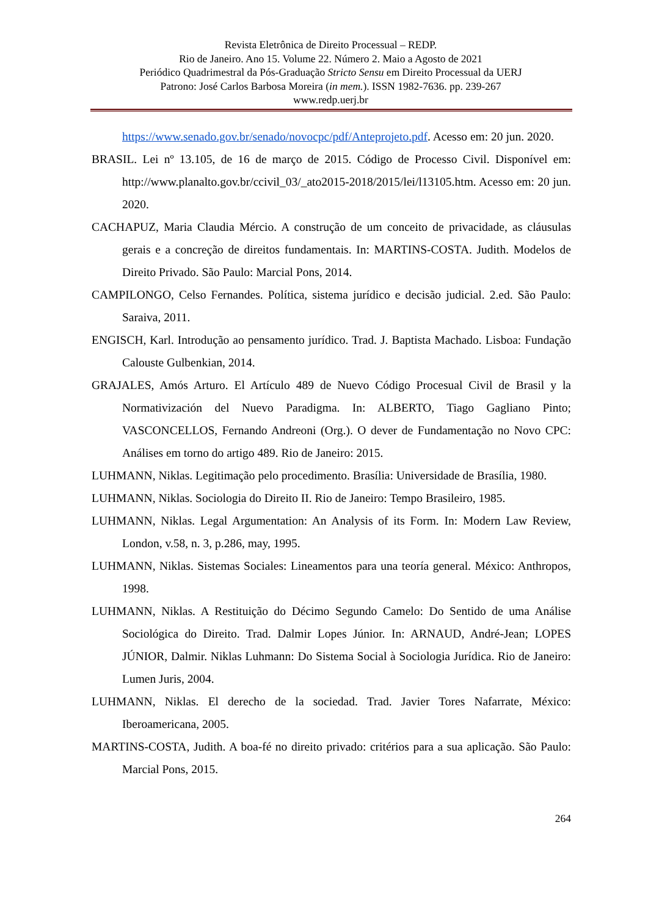Revista Eletrônica de Direito Processual – REDP.
Rio de Janeiro. Ano 15. Volume 22. Número 2. Maio a Agosto de 2021
Periódico Quadrimestral da Pós-Graduação Stricto Sensu em Direito Processual da UERJ
Patrono: José Carlos Barbosa Moreira (in mem.). ISSN 1982-7636. pp. 239-267
www.redp.uerj.br
https://www.senado.gov.br/senado/novocpc/pdf/Anteprojeto.pdf. Acesso em: 20 jun. 2020.
BRASIL. Lei nº 13.105, de 16 de março de 2015. Código de Processo Civil. Disponível em: http://www.planalto.gov.br/ccivil_03/_ato2015-2018/2015/lei/l13105.htm. Acesso em: 20 jun. 2020.
CACHAPUZ, Maria Claudia Mércio. A construção de um conceito de privacidade, as cláusulas gerais e a concreção de direitos fundamentais. In: MARTINS-COSTA. Judith. Modelos de Direito Privado. São Paulo: Marcial Pons, 2014.
CAMPILONGO, Celso Fernandes. Política, sistema jurídico e decisão judicial. 2.ed. São Paulo: Saraiva, 2011.
ENGISCH, Karl. Introdução ao pensamento jurídico. Trad. J. Baptista Machado. Lisboa: Fundação Calouste Gulbenkian, 2014.
GRAJALES, Amós Arturo. El Artículo 489 de Nuevo Código Procesual Civil de Brasil y la Normativización del Nuevo Paradigma. In: ALBERTO, Tiago Gagliano Pinto; VASCONCELLOS, Fernando Andreoni (Org.). O dever de Fundamentação no Novo CPC: Análises em torno do artigo 489. Rio de Janeiro: 2015.
LUHMANN, Niklas. Legitimação pelo procedimento. Brasília: Universidade de Brasília, 1980.
LUHMANN, Niklas. Sociologia do Direito II. Rio de Janeiro: Tempo Brasileiro, 1985.
LUHMANN, Niklas. Legal Argumentation: An Analysis of its Form. In: Modern Law Review, London, v.58, n. 3, p.286, may, 1995.
LUHMANN, Niklas. Sistemas Sociales: Lineamentos para una teoría general. México: Anthropos, 1998.
LUHMANN, Niklas. A Restituição do Décimo Segundo Camelo: Do Sentido de uma Análise Sociológica do Direito. Trad. Dalmir Lopes Júnior. In: ARNAUD, André-Jean; LOPES JÚNIOR, Dalmir. Niklas Luhmann: Do Sistema Social à Sociologia Jurídica. Rio de Janeiro: Lumen Juris, 2004.
LUHMANN, Niklas. El derecho de la sociedad. Trad. Javier Tores Nafarrate, México: Iberoamericana, 2005.
MARTINS-COSTA, Judith. A boa-fé no direito privado: critérios para a sua aplicação. São Paulo: Marcial Pons, 2015.
264